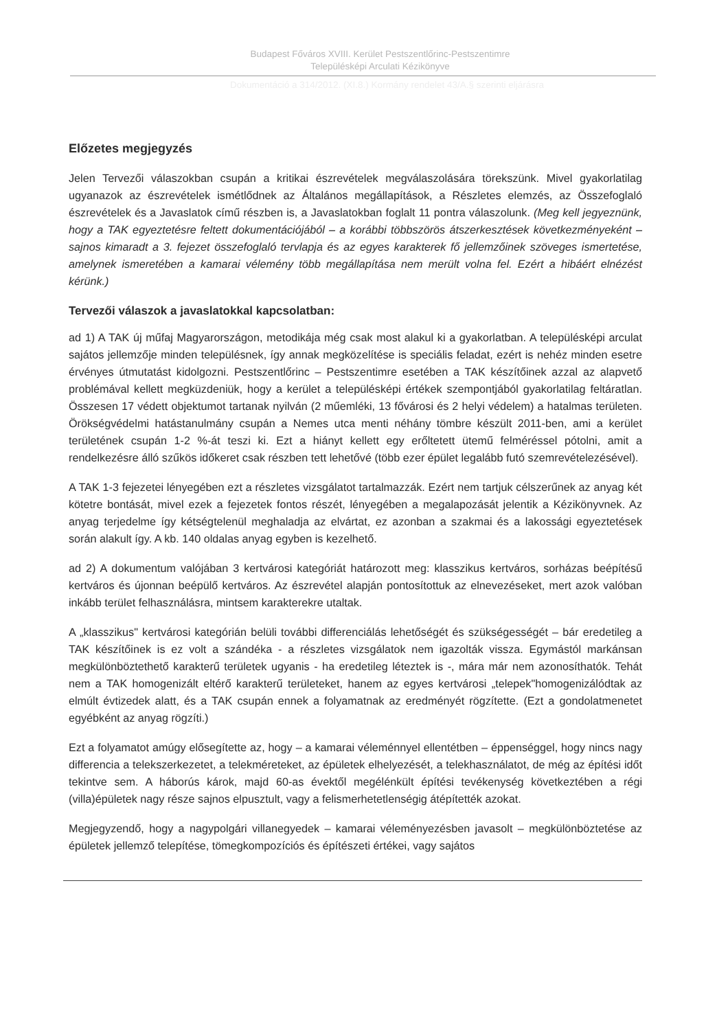Budapest Főváros XVIII. Kerület Pestszentlőrinc-Pestszentimre
Településképi Arculati Kézikönyve
Dokumentáció a 314/2012. (XI.8.) Kormány rendelet 43/A.§ szerinti eljárásra
Előzetes megjegyzés
Jelen Tervezői válaszokban csupán a kritikai észrevételek megválaszolására törekszünk. Mivel gyakorlatilag ugyanazok az észrevételek ismétlődnek az Általános megállapítások, a Részletes elemzés, az Összefoglaló észrevételek és a Javaslatok című részben is, a Javaslatokban foglalt 11 pontra válaszolunk. (Meg kell jegyeznünk, hogy a TAK egyeztetésre feltett dokumentációjából – a korábbi többszörös átszerkesztések következményeként – sajnos kimaradt a 3. fejezet összefoglaló tervlapja és az egyes karakterek fő jellemzőinek szöveges ismertetése, amelynek ismeretében a kamarai vélemény több megállapítása nem merült volna fel. Ezért a hibáért elnézést kérünk.)
Tervezői válaszok a javaslatokkal kapcsolatban:
ad 1) A TAK új műfaj Magyarországon, metodikája még csak most alakul ki a gyakorlatban. A településképi arculat sajátos jellemzője minden településnek, így annak megközelítése is speciális feladat, ezért is nehéz minden esetre érvényes útmutatást kidolgozni. Pestszentlőrinc – Pestszentimre esetében a TAK készítőinek azzal az alapvető problémával kellett megküzdeniük, hogy a kerület a településképi értékek szempontjából gyakorlatilag feltáratlan. Összesen 17 védett objektumot tartanak nyilván (2 műemléki, 13 fővárosi és 2 helyi védelem) a hatalmas területen. Örökségvédelmi hatástanulmány csupán a Nemes utca menti néhány tömbre készült 2011-ben, ami a kerület területének csupán 1-2 %-át teszi ki. Ezt a hiányt kellett egy erőltetett ütemű felméréssel pótolni, amit a rendelkezésre álló szűkös időkeret csak részben tett lehetővé (több ezer épület legalább futó szemrevételezésével).
A TAK 1-3 fejezetei lényegében ezt a részletes vizsgálatot tartalmazzák. Ezért nem tartjuk célszerűnek az anyag két kötetre bontását, mivel ezek a fejezetek fontos részét, lényegében a megalapozását jelentik a Kézikönyvnek. Az anyag terjedelme így kétségtelenül meghaladja az elvártat, ez azonban a szakmai és a lakossági egyeztetések során alakult így. A kb. 140 oldalas anyag egyben is kezelhető.
ad 2) A dokumentum valójában 3 kertvárosi kategóriát határozott meg: klasszikus kertváros, sorházas beépítésű kertváros és újonnan beépülő kertváros. Az észrevétel alapján pontosítottuk az elnevezéseket, mert azok valóban inkább terület felhasználásra, mintsem karakterekre utaltak.
A „klasszikus" kertvárosi kategórián belüli további differenciálás lehetőségét és szükségességét – bár eredetileg a TAK készítőinek is ez volt a szándéka - a részletes vizsgálatok nem igazolták vissza. Egymástól markánsan megkülönböztethető karakterű területek ugyanis - ha eredetileg léteztek is -, mára már nem azonosíthatók. Tehát nem a TAK homogenizált eltérő karakterű területeket, hanem az egyes kertvárosi „telepek"homogenizálódtak az elmúlt évtizedek alatt, és a TAK csupán ennek a folyamatnak az eredményét rögzítette. (Ezt a gondolatmenetet egyébként az anyag rögzíti.)
Ezt a folyamatot amúgy elősegítette az, hogy – a kamarai véleménnyel ellentétben – éppenséggel, hogy nincs nagy differencia a telekszerkezetet, a telekméreteket, az épületek elhelyezését, a telekhasználatot, de még az építési időt tekintve sem. A háborús károk, majd 60-as évektől megélénkült építési tevékenység következtében a régi (villa)épületek nagy része sajnos elpusztult, vagy a felismerhetetlenségig átépítették azokat.
Megjegyzendő, hogy a nagypolgári villanegyedek – kamarai véleményezésben javasolt – megkülönböztetése az épületek jellemző telepítése, tömegkompozíciós és építészeti értékei, vagy sajátos